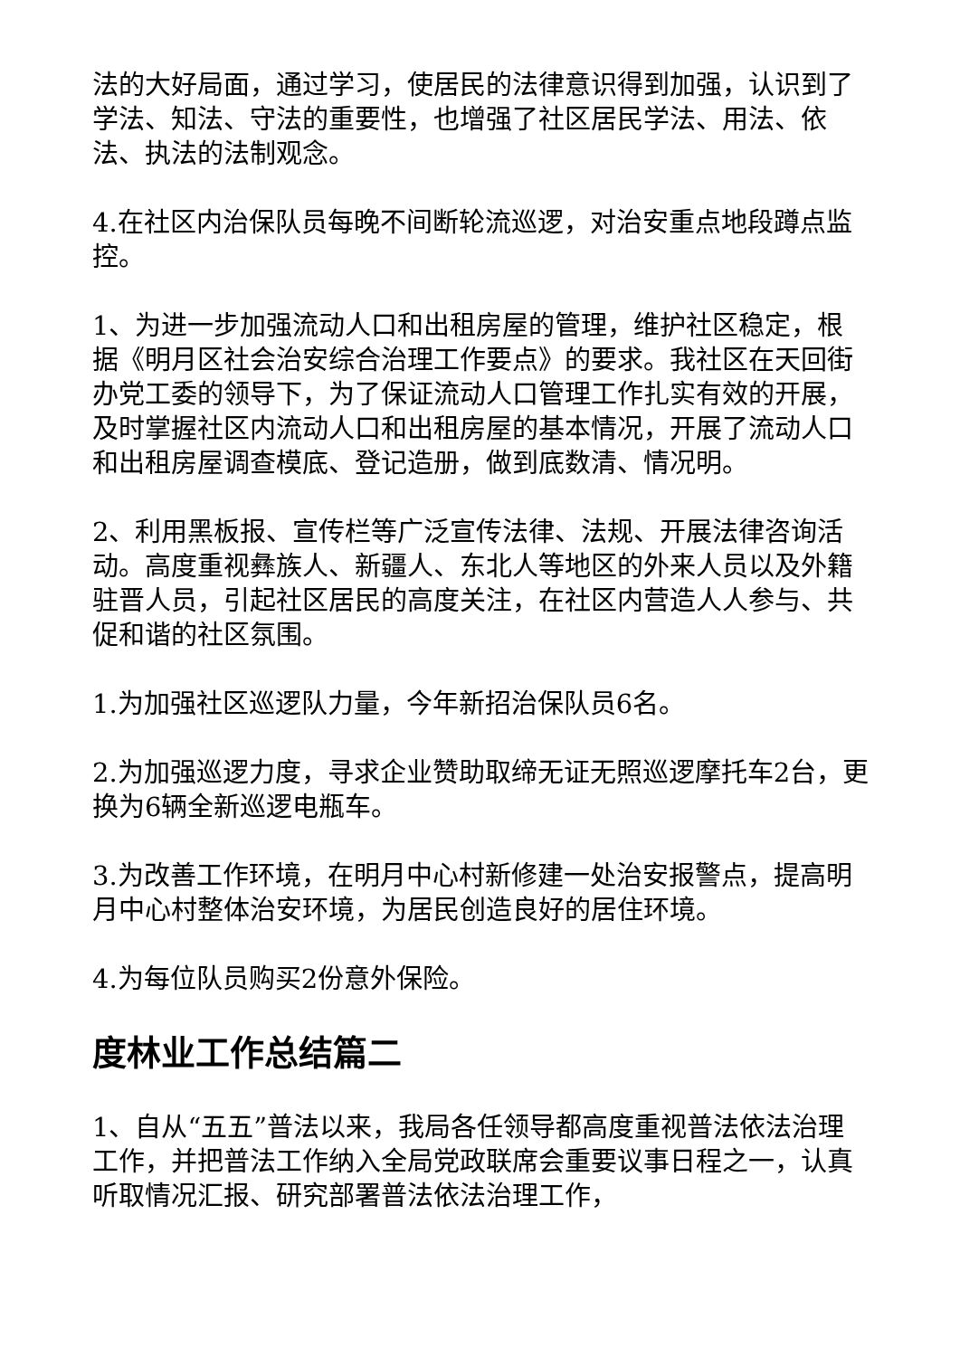法的大好局面，通过学习，使居民的法律意识得到加强，认识到了学法、知法、守法的重要性，也增强了社区居民学法、用法、依法、执法的法制观念。
4.在社区内治保队员每晚不间断轮流巡逻，对治安重点地段蹲点监控。
1、为进一步加强流动人口和出租房屋的管理，维护社区稳定，根据《明月区社会治安综合治理工作要点》的要求。我社区在天回街办党工委的领导下，为了保证流动人口管理工作扎实有效的开展，及时掌握社区内流动人口和出租房屋的基本情况，开展了流动人口和出租房屋调查模底、登记造册，做到底数清、情况明。
2、利用黑板报、宣传栏等广泛宣传法律、法规、开展法律咨询活动。高度重视彝族人、新疆人、东北人等地区的外来人员以及外籍驻晋人员，引起社区居民的高度关注，在社区内营造人人参与、共促和谐的社区氛围。
1.为加强社区巡逻队力量，今年新招治保队员6名。
2.为加强巡逻力度，寻求企业赞助取缔无证无照巡逻摩托车2台，更换为6辆全新巡逻电瓶车。
3.为改善工作环境，在明月中心村新修建一处治安报警点，提高明月中心村整体治安环境，为居民创造良好的居住环境。
4.为每位队员购买2份意外保险。
度林业工作总结篇二
1、自从“五五”普法以来，我局各任领导都高度重视普法依法治理工作，并把普法工作纳入全局党政联席会重要议事日程之一，认真听取情况汇报、研究部署普法依法治理工作，